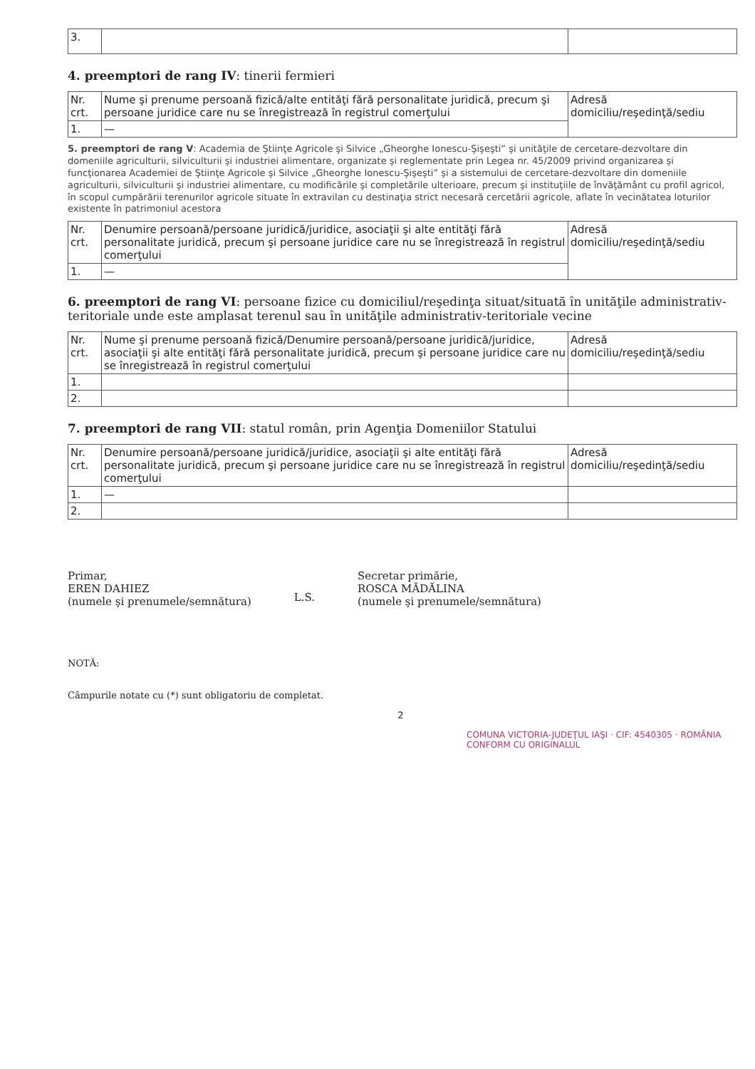| 3. | | |
4. preemptori de rang IV: tinerii fermieri
| Nr. crt. | Nume şi prenume persoană fizică/alte entităţi fără personalitate juridică, precum şi persoane juridice care nu se înregistrează în registrul comerţului | Adresă domiciliu/reşedinţă/sediu |
| --- | --- | --- |
| 1. | — | |
5. preemptori de rang V: Academia de Ştiinţe Agricole şi Silvice „Gheorghe Ionescu-Şişeşti” şi unităţile de cercetare-dezvoltare din domeniile agriculturii, silviculturii şi industriei alimentare, organizate şi reglementate prin Legea nr. 45/2009 privind organizarea şi funcţionarea Academiei de Ştiinţe Agricole şi Silvice „Gheorghe Ionescu-Şişeşti” şi a sistemului de cercetare-dezvoltare din domeniile agriculturii, silviculturii şi industriei alimentare, cu modificările şi completările ulterioare, precum şi instituţiile de învăţământ cu profil agricol, în scopul cumpărării terenurilor agricole situate în extravilan cu destinaţia strict necesară cercetării agricole, aflate în vecinătatea loturilor existente în patrimoniul acestora
| Nr. crt. | Denumire persoană/persoane juridică/juridice, asociaţii şi alte entităţi fără personalitate juridică, precum şi persoane juridice care nu se înregistrează în registrul comerţului | Adresă domiciliu/reşedinţă/sediu |
| --- | --- | --- |
| 1. | — | |
6. preemptori de rang VI: persoane fizice cu domiciliul/reşedinţa situat/situată în unităţile administrativ-teritoriale unde este amplasat terenul sau în unităţile administrativ-teritoriale vecine
| Nr. crt. | Nume şi prenume persoană fizică/Denumire persoană/persoane juridică/juridice, asociaţii şi alte entităţi fără personalitate juridică, precum şi persoane juridice care nu se înregistrează în registrul comerţului | Adresă domiciliu/reşedinţă/sediu |
| --- | --- | --- |
| 1. | | |
| 2. | | |
7. preemptori de rang VII: statul român, prin Agenţia Domeniilor Statului
| Nr. crt. | Denumire persoană/persoane juridică/juridice, asociaţii şi alte entităţi fără personalitate juridică, precum şi persoane juridice care nu se înregistrează în registrul comerţului | Adresă domiciliu/reşedinţă/sediu |
| --- | --- | --- |
| 1. | — | |
| 2. | | |
Primar,
EREN DAHIEZ
(numele şi prenumele/semnătura)
L.S.
Secretar primărie,
ROSCA MĂDĂLINA
(numele şi prenumele/semnătura)
NOTĂ:
Câmpurile notate cu (*) sunt obligatoriu de completat.
2
COMUNA VICTORIA-JUDEŢUL IAŞI · CIF: 4540305 · ROMÂNIA CONFORM CU ORIGINALUL